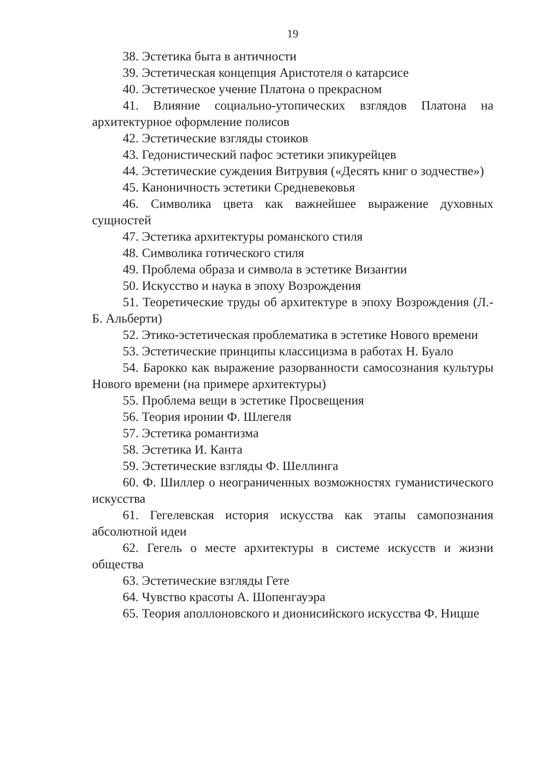19
38. Эстетика быта в античности
39. Эстетическая концепция Аристотеля о катарсисе
40. Эстетическое учение Платона о прекрасном
41. Влияние социально-утопических взглядов Платона на архитектурное оформление полисов
42. Эстетические взгляды стоиков
43. Гедонистический пафос эстетики эпикурейцев
44. Эстетические суждения Витрувия («Десять книг о зодчестве»)
45. Каноничность эстетики Средневековья
46. Символика цвета как важнейшее выражение духовных сущностей
47. Эстетика архитектуры романского стиля
48. Символика готического стиля
49. Проблема образа и символа в эстетике Византии
50. Искусство и наука в эпоху Возрождения
51. Теоретические труды об архитектуре в эпоху Возрождения (Л.-Б. Альберти)
52. Этико-эстетическая проблематика в эстетике Нового времени
53. Эстетические принципы классицизма в работах Н. Буало
54. Барокко как выражение разорванности самосознания культуры Нового времени (на примере архитектуры)
55. Проблема вещи в эстетике Просвещения
56. Теория иронии Ф. Шлегеля
57. Эстетика романтизма
58. Эстетика И. Канта
59. Эстетические взгляды Ф. Шеллинга
60. Ф. Шиллер о неограниченных возможностях гуманистического искусства
61. Гегелевская история искусства как этапы самопознания абсолютной идеи
62. Гегель о месте архитектуры в системе искусств и жизни общества
63. Эстетические взгляды Гете
64. Чувство красоты А. Шопенгауэра
65. Теория аполлоновского и дионисийского искусства Ф. Ницше